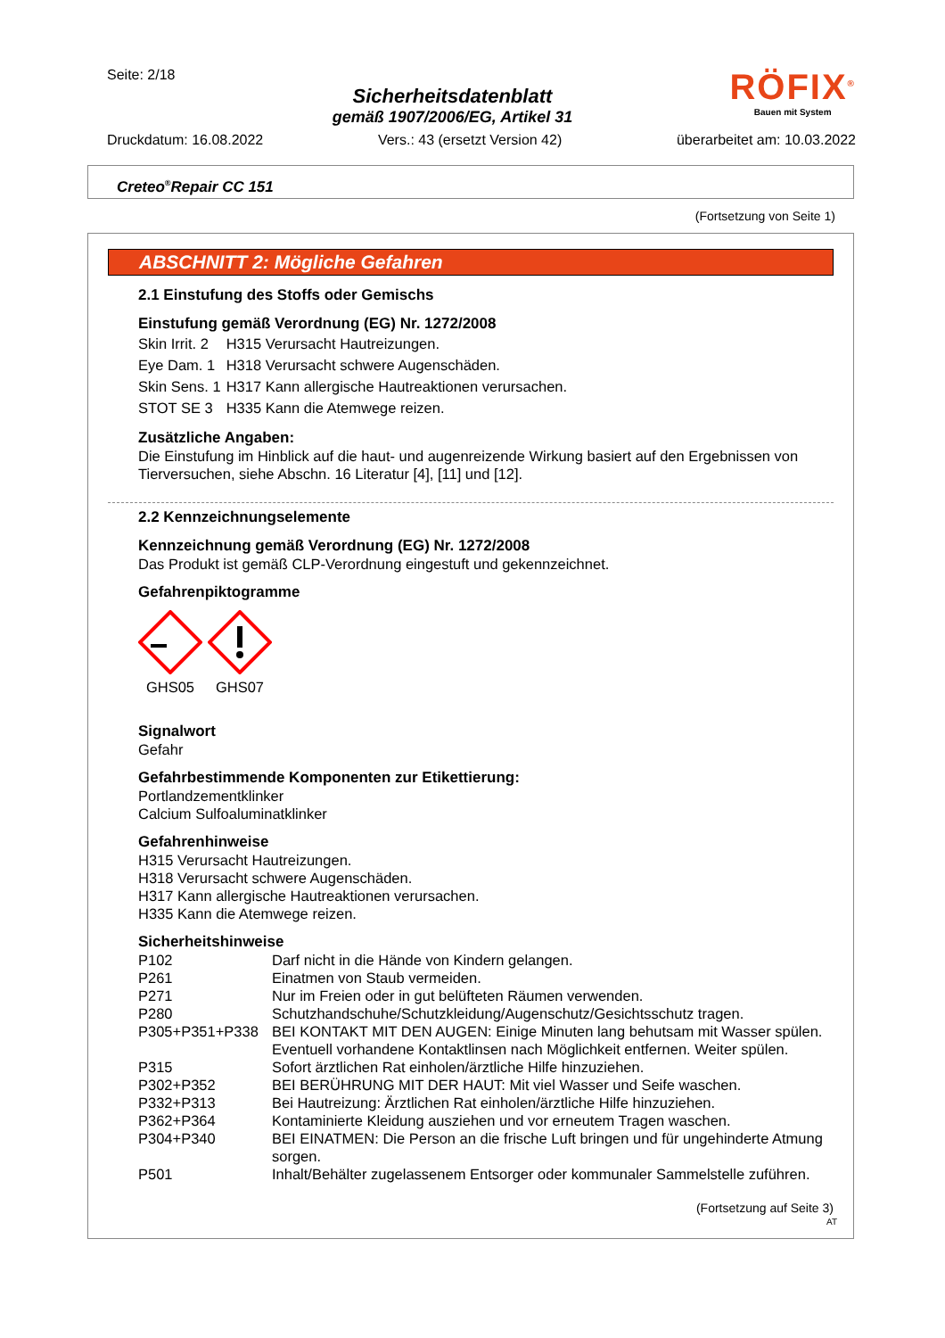Seite: 2/18
Sicherheitsdatenblatt
gemäß 1907/2006/EG, Artikel 31
RÖFIX<sup>®</sup>
Bauen mit System
Druckdatum: 16.08.2022 Vers.: 43 (ersetzt Version 42) überarbeitet am: 10.03.2022
Creteo<sup>®</sup>Repair CC 151
(Fortsetzung von Seite 1)
ABSCHNITT 2: Mögliche Gefahren
2.1 Einstufung des Stoffs oder Gemischs
Einstufung gemäß Verordnung (EG) Nr. 1272/2008
| Skin Irrit. 2 | H315 Verursacht Hautreizungen. |
| Eye Dam. 1 | H318 Verursacht schwere Augenschäden. |
| Skin Sens. 1 | H317 Kann allergische Hautreaktionen verursachen. |
| STOT SE 3 | H335 Kann die Atemwege reizen. |
Zusätzliche Angaben:
Die Einstufung im Hinblick auf die haut- und augenreizende Wirkung basiert auf den Ergebnissen von Tierversuchen, siehe Abschn. 16 Literatur [4], [11] und [12].
2.2 Kennzeichnungselemente
Kennzeichnung gemäß Verordnung (EG) Nr. 1272/2008
Das Produkt ist gemäß CLP-Verordnung eingestuft und gekennzeichnet.
Gefahrenpiktogramme
GHS05 GHS07
Signalwort
Gefahr
Gefahrbestimmende Komponenten zur Etikettierung:
Portlandzementklinker
Calcium Sulfoaluminatklinker
Gefahrenhinweise
H315 Verursacht Hautreizungen.
H318 Verursacht schwere Augenschäden.
H317 Kann allergische Hautreaktionen verursachen.
H335 Kann die Atemwege reizen.
Sicherheitshinweise
| P102 | Darf nicht in die Hände von Kindern gelangen. |
| P261 | Einatmen von Staub vermeiden. |
| P271 | Nur im Freien oder in gut belüfteten Räumen verwenden. |
| P280 | Schutzhandschuhe/Schutzkleidung/Augenschutz/Gesichtsschutz tragen. |
| P305+P351+P338 | BEI KONTAKT MIT DEN AUGEN: Einige Minuten lang behutsam mit Wasser spülen. Eventuell vorhandene Kontaktlinsen nach Möglichkeit entfernen. Weiter spülen. |
| P315 | Sofort ärztlichen Rat einholen/ärztliche Hilfe hinzuziehen. |
| P302+P352 | BEI BERÜHRUNG MIT DER HAUT: Mit viel Wasser und Seife waschen. |
| P332+P313 | Bei Hautreizung: Ärztlichen Rat einholen/ärztliche Hilfe hinzuziehen. |
| P362+P364 | Kontaminierte Kleidung ausziehen und vor erneutem Tragen waschen. |
| P304+P340 | BEI EINATMEN: Die Person an die frische Luft bringen und für ungehinderte Atmung sorgen. |
| P501 | Inhalt/Behälter zugelassenem Entsorger oder kommunaler Sammelstelle zuführen. |
(Fortsetzung auf Seite 3)
AT